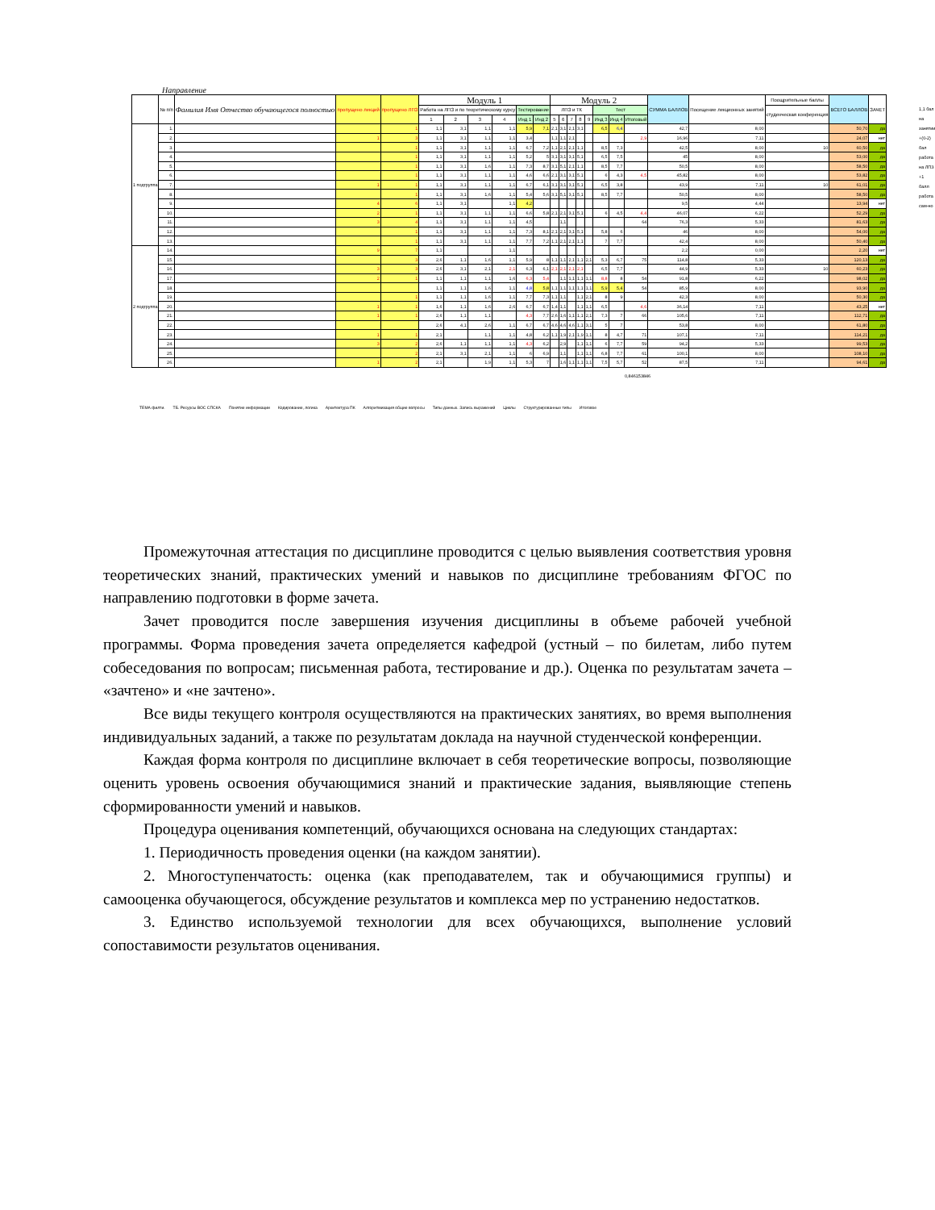Направление
| | № п/п | Фамилия Имя Отчество обучающегося полностью | пропущено лекций | пропущено ЛПЗ | Модуль 1 | | | | | | Модуль 2 | | | | | | | | СУММА БАЛЛОВ | Посещение лекционных занятий | Поощрительные баллы | ВСЕГО БАЛЛОВ | ЗАЧЕТ |
| --- | --- | --- | --- | --- | --- | --- | --- | --- | --- | --- | --- | --- | --- | --- | --- | --- | --- | --- | --- | --- | --- | --- | --- |
| | | | | | Работа на ЛПЗ и по теоретическому курсу | | | | Тестирование | | ЛПЗ и ТК | | | | | Тест | | | | | студенческая конференция | | |
| | | | | | 1 | 2 | 3 | 4 | Инд 1 | Инд 2 | 5 | 6 | 7 | 8 | 9 | Инд 3 | Инд 4 | Итоговый | | | | | |
| 1 подгруппа | 1. | | | 1 | 1,1 | 3,1 | 1,1 | 1,1 | 5,9 | 7,1 | 2,1 | 3,1 | 2,1 | 3,1 | | 6,5 | 6,4 | | 42,7 | 8,00 | | 50,70 | да |
| | 2. | | 1 | 3 | 1,1 | 3,1 | 1,1 | 1,1 | 3,4 | | 1,1 | 1,1 | 2,1 | | | | | 2,9 | 16,96 | 7,11 | | 24,07 | нет |
| | 3. | | | 1 | 1,1 | 3,1 | 1,1 | 1,1 | 6,7 | 7,2 | 1,1 | 2,1 | 2,1 | 1,1 | | 8,5 | 7,3 | | 42,5 | 8,00 | 10 | 60,50 | да |
| | 4. | | | 1 | 1,1 | 3,1 | 1,1 | 1,1 | 5,2 | 5 | 3,1 | 3,1 | 3,1 | 5,1 | | 6,5 | 7,5 | | 45 | 8,00 | | 53,00 | да |
| | 5. | | | 1 | 1,1 | 3,1 | 1,6 | 1,1 | 7,3 | 8,7 | 3,1 | 5,1 | 2,1 | 1,1 | | 8,5 | 7,7 | | 50,5 | 8,00 | | 58,50 | да |
| | 6. | | | 1 | 1,1 | 3,1 | 1,1 | 1,1 | 4,6 | 6,6 | 2,1 | 3,1 | 3,1 | 5,1 | | 6 | 4,3 | 4,5 | 45,82 | 8,00 | | 53,82 | да |
| | 7. | | 1 | 1 | 1,1 | 3,1 | 1,1 | 1,1 | 6,7 | 6,1 | 3,1 | 3,1 | 3,1 | 5,1 | | 6,5 | 3,8 | | 43,9 | 7,11 | 10 | 61,01 | да |
| | 8. | | | 1 | 1,1 | 3,1 | 1,6 | 1,1 | 5,4 | 5,6 | 3,1 | 5,1 | 3,1 | 5,1 | | 8,5 | 7,7 | | 50,5 | 8,00 | | 58,50 | да |
| | 9. | | 4 | 6 | 1,1 | 3,1 | | 1,1 | 4,2 | | | | | | | | | | 9,5 | 4,44 | | 13,94 | нет |
| | 10. | | 2 | 1 | 1,1 | 3,1 | 1,1 | 1,1 | 6,6 | 5,8 | 2,1 | 2,1 | 3,1 | 5,1 | | 6 | 4,5 | 4,4 | 46,07 | 6,22 | | 52,29 | да |
| | 11. | | 3 | 4 | 1,1 | 3,1 | 1,1 | 1,1 | 4,5 | | | 1,1 | | | | | | 64 | 76,3 | 5,33 | | 81,63 | да |
| | 12. | | | 1 | 1,1 | 3,1 | 1,1 | 1,1 | 7,3 | 8,1 | 2,1 | 2,1 | 3,1 | 5,1 | | 5,8 | 6 | | 46 | 8,00 | | 54,00 | да |
| | 13. | | | 1 | 1,1 | 3,1 | 1,1 | 1,1 | 7,7 | 7,2 | 1,1 | 2,1 | 2,1 | 1,1 | | 7 | 7,7 | | 42,4 | 8,00 | | 50,40 | да |
| 2 подгруппа | 14. | | 9 | 7 | 1,1 | | | 1,1 | | | | | | | | | | | 2,2 | 0,00 | | 2,20 | нет |
| | 15. | | | 3 | 2,6 | 1,1 | 1,6 | 1,1 | 5,9 | 8 | 1,1 | 1,1 | 2,1 | 1,1 | 2,1 | 5,3 | 6,7 | 75 | 114,8 | 5,33 | | 120,13 | да |
| | 16. | | 3 | 3 | 2,6 | 3,1 | 2,1 | 2,1 | 6,3 | 6,1 | 2,1 | 2,1 | 2,1 | 2,1 | | 6,5 | 7,7 | | 44,9 | 5,33 | 10 | 60,23 | да |
| | 17. | | 2 | 1 | 1,1 | 1,1 | 1,1 | 1,6 | 6,3 | 5,4 | | 1,1 | 1,1 | 1,1 | 1,1 | 8,8 | 8 | 54 | 91,8 | 6,22 | | 98,02 | да |
| | 18. | | | | 1,1 | 1,1 | 1,6 | 1,1 | 4,8 | 5,8 | 1,1 | 1,1 | 1,1 | 1,1 | 1,1 | 5,9 | 5,4 | 54 | 85,9 | 8,00 | | 93,90 | да |
| | 19. | | | 1 | 1,1 | 1,1 | 1,6 | 1,1 | 7,7 | 7,3 | 1,1 | 1,1 | | 1,1 | 2,1 | 8 | 9 | | 42,3 | 8,00 | | 50,30 | да |
| | 20. | | 1 | 1 | 1,6 | 1,1 | 1,6 | 2,6 | 6,7 | 6,7 | 1,4 | 1,1 | | 1,1 | 1,1 | 6,5 | | 4,6 | 36,14 | 7,11 | | 43,25 | нет |
| | 21. | | 1 | 1 | 2,6 | 1,1 | 1,1 | | 4,3 | 7,7 | 2,6 | 1,6 | 1,1 | 1,1 | 2,1 | 7,3 | 7 | 66 | 105,6 | 7,11 | | 112,71 | да |
| | 22. | | | | 2,6 | 4,1 | 2,6 | 1,1 | 6,7 | 6,7 | 4,6 | 4,6 | 4,6 | 1,1 | 3,1 | 5 | 7 | | 53,8 | 8,00 | | 61,80 | да |
| | 23. | | 1 | 1 | 2,1 | | 1,1 | 1,1 | 4,8 | 6,2 | 1,1 | 1,9 | 2,1 | 1,9 | 1,1 | 8 | 4,7 | 71 | 107,1 | 7,11 | | 114,21 | да |
| | 24. | | 3 | 2 | 2,6 | 1,1 | 1,1 | 1,1 | 4,3 | 6,2 | | 2,9 | | 1,1 | 1,1 | 6 | 7,7 | 59 | 94,2 | 5,33 | | 99,53 | да |
| | 25. | | | 2 | 2,1 | 3,1 | 2,1 | 1,1 | 6 | 6,9 | | 1,1 | | 1,1 | 1,1 | 6,8 | 7,7 | 61 | 100,1 | 8,00 | | 108,10 | да |
| | 26. | | 1 | 2 | 2,1 | | 1,9 | 1,1 | 5,3 | 7 | | 1,6 | 1,1 | 1,1 | 1,1 | 7,5 | 5,7 | 52 | 87,5 | 7,11 | | 94,61 | да |
1,1 бал на занятии
+(0-2) бал работа на ЛПЗ
+1 балл работа сам-но
0,846153846
ТЕМА филти. ТБ. Ресурсы ВОС СПСКА Понятие информации Кодирование, логика Архитектура ПК Алгоритмизация общие вопросы Типы данных. Запись выражений Циклы Структурированные типы Итоговое
Промежуточная аттестация по дисциплине проводится с целью выявления соответствия уровня теоретических знаний, практических умений и навыков по дисциплине требованиям ФГОС по направлению подготовки в форме зачета.
Зачет проводится после завершения изучения дисциплины в объеме рабочей учебной программы. Форма проведения зачета определяется кафедрой (устный – по билетам, либо путем собеседования по вопросам; письменная работа, тестирование и др.). Оценка по результатам зачета – «зачтено» и «не зачтено».
Все виды текущего контроля осуществляются на практических занятиях, во время выполнения индивидуальных заданий, а также по результатам доклада на научной студенческой конференции.
Каждая форма контроля по дисциплине включает в себя теоретические вопросы, позволяющие оценить уровень освоения обучающимися знаний и практические задания, выявляющие степень сформированности умений и навыков.
Процедура оценивания компетенций, обучающихся основана на следующих стандартах:
1. Периодичность проведения оценки (на каждом занятии).
2. Многоступенчатость: оценка (как преподавателем, так и обучающимися группы) и самооценка обучающегося, обсуждение результатов и комплекса мер по устранению недостатков.
3. Единство используемой технологии для всех обучающихся, выполнение условий сопоставимости результатов оценивания.